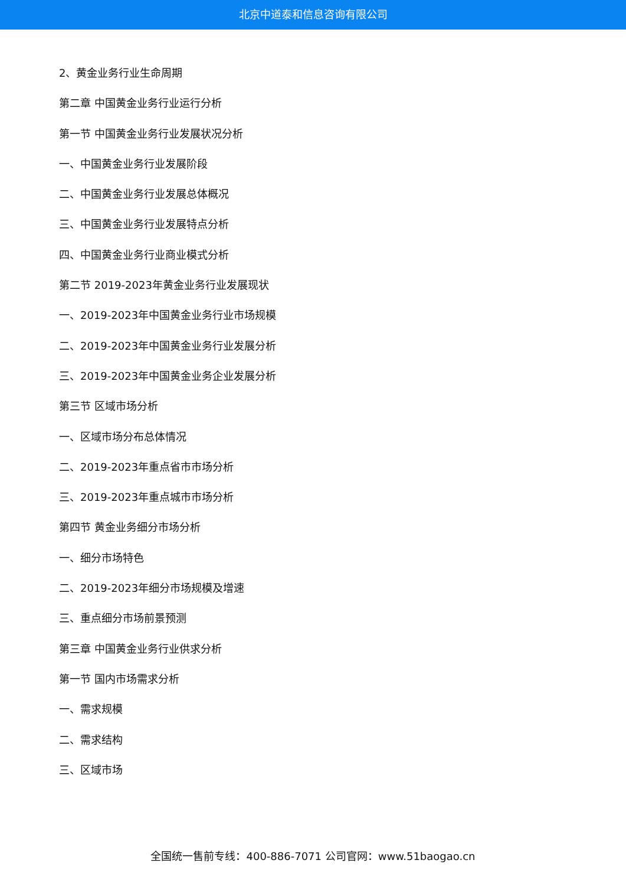北京中道泰和信息咨询有限公司
2、黄金业务行业生命周期
第二章 中国黄金业务行业运行分析
第一节 中国黄金业务行业发展状况分析
一、中国黄金业务行业发展阶段
二、中国黄金业务行业发展总体概况
三、中国黄金业务行业发展特点分析
四、中国黄金业务行业商业模式分析
第二节 2019-2023年黄金业务行业发展现状
一、2019-2023年中国黄金业务行业市场规模
二、2019-2023年中国黄金业务行业发展分析
三、2019-2023年中国黄金业务企业发展分析
第三节 区域市场分析
一、区域市场分布总体情况
二、2019-2023年重点省市市场分析
三、2019-2023年重点城市市场分析
第四节 黄金业务细分市场分析
一、细分市场特色
二、2019-2023年细分市场规模及增速
三、重点细分市场前景预测
第三章 中国黄金业务行业供求分析
第一节 国内市场需求分析
一、需求规模
二、需求结构
三、区域市场
全国统一售前专线：400-886-7071 公司官网：www.51baogao.cn